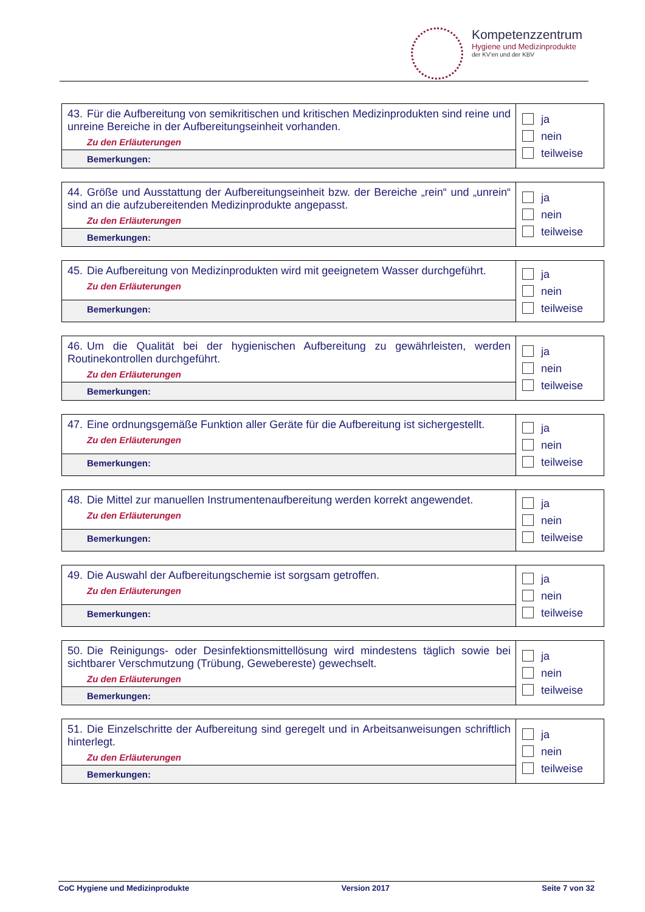Kompetenzzentrum
Hygiene und Medizinprodukte
der KV'en und der KBV
| 43. Für die Aufbereitung von semikritischen und kritischen Medizinprodukten sind reine und unreine Bereiche in der Aufbereitungseinheit vorhanden. Zu den Erläuterungen | ja nein teilweise |
| Bemerkungen: | |
| 44. Größe und Ausstattung der Aufbereitungseinheit bzw. der Bereiche „rein“ und „unrein“ sind an die aufzubereitenden Medizinprodukte angepasst. Zu den Erläuterungen | ja nein teilweise |
| Bemerkungen: | |
| 45. Die Aufbereitung von Medizinprodukten wird mit geeignetem Wasser durchgeführt. Zu den Erläuterungen | ja nein teilweise |
| Bemerkungen: | |
| 46. Um die Qualität bei der hygienischen Aufbereitung zu gewährleisten, werden Routinekontrollen durchgeführt. Zu den Erläuterungen | ja nein teilweise |
| Bemerkungen: | |
| 47. Eine ordnungsgemäße Funktion aller Geräte für die Aufbereitung ist sichergestellt. Zu den Erläuterungen | ja nein teilweise |
| Bemerkungen: | |
| 48. Die Mittel zur manuellen Instrumentenaufbereitung werden korrekt angewendet. Zu den Erläuterungen | ja nein teilweise |
| Bemerkungen: | |
| 49. Die Auswahl der Aufbereitungschemie ist sorgsam getroffen. Zu den Erläuterungen | ja nein teilweise |
| Bemerkungen: | |
| 50. Die Reinigungs- oder Desinfektionsmittellösung wird mindestens täglich sowie bei sichtbarer Verschmutzung (Trübung, Gewebereste) gewechselt. Zu den Erläuterungen | ja nein teilweise |
| Bemerkungen: | |
| 51. Die Einzelschritte der Aufbereitung sind geregelt und in Arbeitsanweisungen schriftlich hinterlegt. Zu den Erläuterungen | ja nein teilweise |
| Bemerkungen: | |
CoC Hygiene und Medizinprodukte Version 2017 Seite 7 von 32